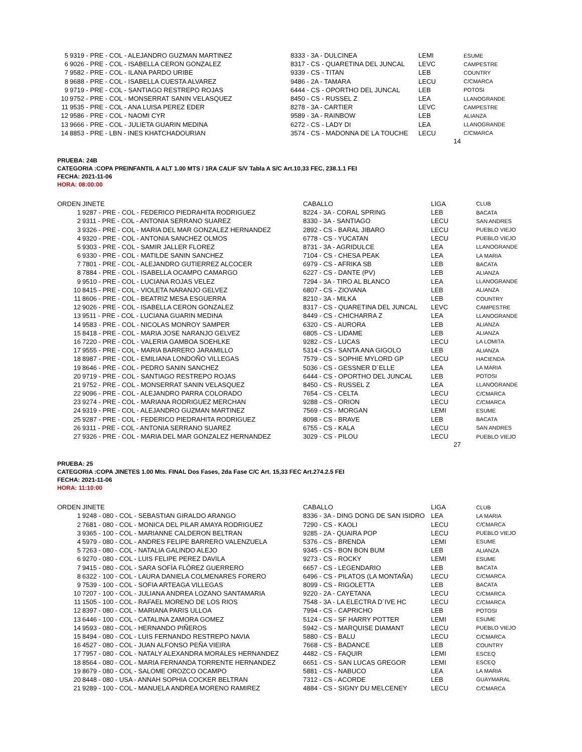| 5 | 9319 - PRE - COL - ALEJANDRO GUZMAN MARTINEZ | 8333 - 3A - DULCINEA | LEMI | ESUME |
| 6 | 9026 - PRE - COL - ISABELLA CERON GONZALEZ | 8317 - CS - QUARETINA DEL JUNCAL | LEVC | CAMPESTRE |
| 7 | 9582 - PRE - COL - ILANA PARDO URIBE | 9339 - CS - TITAN | LEB | COUNTRY |
| 8 | 9688 - PRE - COL - ISABELLA CUESTA ALVAREZ | 9486 - 2A - TAMARA | LECU | C/CMARCA |
| 9 | 9719 - PRE - COL - SANTIAGO RESTREPO ROJAS | 6444 - CS - OPORTHO DEL JUNCAL | LEB | POTOSI |
| 10 | 9752 - PRE - COL - MONSERRAT SANIN VELASQUEZ | 8450 - CS - RUSSEL Z | LEA | LLANOGRANDE |
| 11 | 9535 - PRE - COL - ANA LUISA PEREZ EDER | 8278 - 3A - CARTIER | LEVC | CAMPESTRE |
| 12 | 9586 - PRE - COL - NAOMI CYR | 9589 - 3A - RAINBOW | LEB | ALIANZA |
| 13 | 9666 - PRE - COL - JULIETA GUARIN MEDINA | 6272 - CS - LADY DI | LEA | LLANOGRANDE |
| 14 | 8853 - PRE - LBN - INES KHATCHADOURIAN | 3574 - CS - MADONNA DE LA TOUCHE | LECU | C/CMARCA |
14
PRUEBA: 24B
CATEGORIA :COPA PREINFANTIL A ALT 1.00 MTS / 1RA CALIF S/V Tabla A S/C Art.10,33 FEC, 238.1.1 FEI
FECHA: 2021-11-06
HORA: 08:00:00
| ORDEN | JINETE | CABALLO | LIGA | CLUB |
| --- | --- | --- | --- | --- |
| 1 | 9287 - PRE - COL - FEDERICO PIEDRAHITA RODRIGUEZ | 8224 - 3A - CORAL SPRING | LEB | BACATA |
| 2 | 9311 - PRE - COL - ANTONIA SERRANO SUAREZ | 8330 - 3A - SANTIAGO | LECU | SAN ANDRES |
| 3 | 9326 - PRE - COL - MARIA DEL MAR GONZALEZ HERNANDEZ | 2892 - CS - BARAL JIBARO | LECU | PUEBLO VIEJO |
| 4 | 9320 - PRE - COL - ANTONIA SANCHEZ OLMOS | 6778 - CS - YUCATAN | LECU | PUEBLO VIEJO |
| 5 | 9303 - PRE - COL - SAMIR JALLER FLOREZ | 8731 - 3A - AGRIDULCE | LEA | LLANOGRANDE |
| 6 | 9330 - PRE - COL - MATILDE SANIN SANCHEZ | 7104 - CS - CHESA PEAK | LEA | LA MARIA |
| 7 | 7801 - PRE - COL - ALEJANDRO GUTIERREZ ALCOCER | 6979 - CS - AFRIKA SB | LEB | BACATA |
| 8 | 7884 - PRE - COL - ISABELLA OCAMPO CAMARGO | 6227 - CS - DANTE (PV) | LEB | ALIANZA |
| 9 | 9510 - PRE - COL - LUCIANA ROJAS VELEZ | 7294 - 3A - TIRO AL BLANCO | LEA | LLANOGRANDE |
| 10 | 8415 - PRE - COL - VIOLETA NARANJO GELVEZ | 6807 - CS - ZIOVANA | LEB | ALIANZA |
| 11 | 8606 - PRE - COL - BEATRIZ MESA ESGUERRA | 8210 - 3A - MILKA | LEB | COUNTRY |
| 12 | 9026 - PRE - COL - ISABELLA CERON GONZALEZ | 8317 - CS - QUARETINA DEL JUNCAL | LEVC | CAMPESTRE |
| 13 | 9511 - PRE - COL - LUCIANA GUARIN MEDINA | 8449 - CS - CHICHARRA Z | LEA | LLANOGRANDE |
| 14 | 9583 - PRE - COL - NICOLAS MONROY SAMPER | 6320 - CS - AURORA | LEB | ALIANZA |
| 15 | 8418 - PRE - COL - MARIA JOSE NARANJO GELVEZ | 6805 - CS - LIDAME | LEB | ALIANZA |
| 16 | 7220 - PRE - COL - VALERIA GAMBOA SOEHLKE | 9282 - CS - LUCAS | LECU | LA LOMITA |
| 17 | 9555 - PRE - COL - MARIA BARRERO JARAMILLO | 5314 - CS - SANTA ANA GIGOLO | LEB | ALIANZA |
| 18 | 8987 - PRE - COL - EMILIANA LONDOÑO VILLEGAS | 7579 - CS - SOPHIE MYLORD GP | LECU | HACIENDA |
| 19 | 8646 - PRE - COL - PEDRO SANIN SANCHEZ | 5036 - CS - GESSNER D´ELLE | LEA | LA MARIA |
| 20 | 9719 - PRE - COL - SANTIAGO RESTREPO ROJAS | 6444 - CS - OPORTHO DEL JUNCAL | LEB | POTOSI |
| 21 | 9752 - PRE - COL - MONSERRAT SANIN VELASQUEZ | 8450 - CS - RUSSEL Z | LEA | LLANOGRANDE |
| 22 | 9096 - PRE - COL - ALEJANDRO PARRA COLORADO | 7654 - CS - CELTA | LECU | C/CMARCA |
| 23 | 9274 - PRE - COL - MARIANA RODRIGUEZ MERCHAN | 9288 - CS - ORION | LECU | C/CMARCA |
| 24 | 9319 - PRE - COL - ALEJANDRO GUZMAN MARTINEZ | 7569 - CS - MORGAN | LEMI | ESUME |
| 25 | 9287 - PRE - COL - FEDERICO PIEDRAHITA RODRIGUEZ | 8098 - CS - BRAVE | LEB | BACATA |
| 26 | 9311 - PRE - COL - ANTONIA SERRANO SUAREZ | 6755 - CS - KALA | LECU | SAN ANDRES |
| 27 | 9326 - PRE - COL - MARIA DEL MAR GONZALEZ HERNANDEZ | 3029 - CS - PILOU | LECU | PUEBLO VIEJO |
27
PRUEBA: 25
CATEGORIA :COPA JINETES 1.00 Mts. FINAL Dos Fases, 2da Fase C/C Art. 15,33 FEC Art.274.2.5 FEI
FECHA: 2021-11-06
HORA: 11:10:00
| ORDEN | JINETE | CABALLO | LIGA | CLUB |
| --- | --- | --- | --- | --- |
| 1 | 9248 - 080 - COL - SEBASTIAN GIRALDO ARANGO | 8336 - 3A - DING DONG DE SAN ISIDRO | LEA | LA MARIA |
| 2 | 7681 - 080 - COL - MONICA DEL PILAR AMAYA RODRIGUEZ | 7290 - CS - KAOLI | LECU | C/CMARCA |
| 3 | 9365 - 100 - COL - MARIANNE CALDERON BELTRAN | 9285 - 2A - QUAIRA POP | LECU | PUEBLO VIEJO |
| 4 | 5979 - 080 - COL - ANDRES FELIPE BARRERO VALENZUELA | 5376 - CS - BRENDA | LEMI | ESUME |
| 5 | 7263 - 080 - COL - NATALIA GALINDO ALEJO | 9345 - CS - BON BON BUM | LEB | ALIANZA |
| 6 | 9270 - 080 - COL - LUIS FELIPE PEREZ DAVILA | 9273 - CS - ROCKY | LEMI | ESUME |
| 7 | 9415 - 080 - COL - SARA SOFÍA FLÓREZ GUERRERO | 6657 - CS - LEGENDARIO | LEB | BACATA |
| 8 | 6322 - 100 - COL - LAURA DANIELA COLMENARES FORERO | 6496 - CS - PILATOS (LA MONTAÑA) | LECU | C/CMARCA |
| 9 | 7539 - 100 - COL - SOFIA ARTEAGA VILLEGAS | 8099 - CS - RIGOLETTA | LEB | BACATA |
| 10 | 7207 - 100 - COL - JULIANA ANDREA LOZANO SANTAMARIA | 9220 - 2A - CAYETANA | LECU | C/CMARCA |
| 11 | 1505 - 100 - COL - RAFAEL MORENO DE LOS RIOS | 7548 - 3A - LA ELECTRA D´IVE HC | LECU | C/CMARCA |
| 12 | 8397 - 080 - COL - MARIANA PARIS ULLOA | 7994 - CS - CAPRICHO | LEB | POTOSI |
| 13 | 6446 - 100 - COL - CATALINA ZAMORA GOMEZ | 5124 - CS - SF HARRY POTTER | LEMI | ESUME |
| 14 | 9593 - 080 - COL - HERNANDO PIÑEROS | 5942 - CS - MARQUISE DIAMANT | LECU | PUEBLO VIEJO |
| 15 | 8494 - 080 - COL - LUIS FERNANDO RESTREPO NAVIA | 5880 - CS - BALU | LECU | C/CMARCA |
| 16 | 4527 - 080 - COL - JUAN ALFONSO PEÑA VIEIRA | 7668 - CS - BADANCE | LEB | COUNTRY |
| 17 | 7957 - 080 - COL - NATALY ALEXANDRA MORALES HERNANDEZ | 4482 - CS - FAQUIR | LEMI | ESCEQ |
| 18 | 8564 - 080 - COL - MARIA FERNANDA TORRENTE HERNANDEZ | 6651 - CS - SAN LUCAS GREGOR | LEMI | ESCEQ |
| 19 | 8679 - 080 - COL - SALOME OROZCO OCAMPO | 5881 - CS - NABUCO | LEA | LA MARIA |
| 20 | 8448 - 080 - USA - ANNAH SOPHIA COCKER BELTRAN | 7312 - CS - ACORDE | LEB | GUAYMARAL |
| 21 | 9289 - 100 - COL - MANUELA ANDREA MORENO RAMIREZ | 4884 - CS - SIGNY DU MELCENEY | LECU | C/CMARCA |